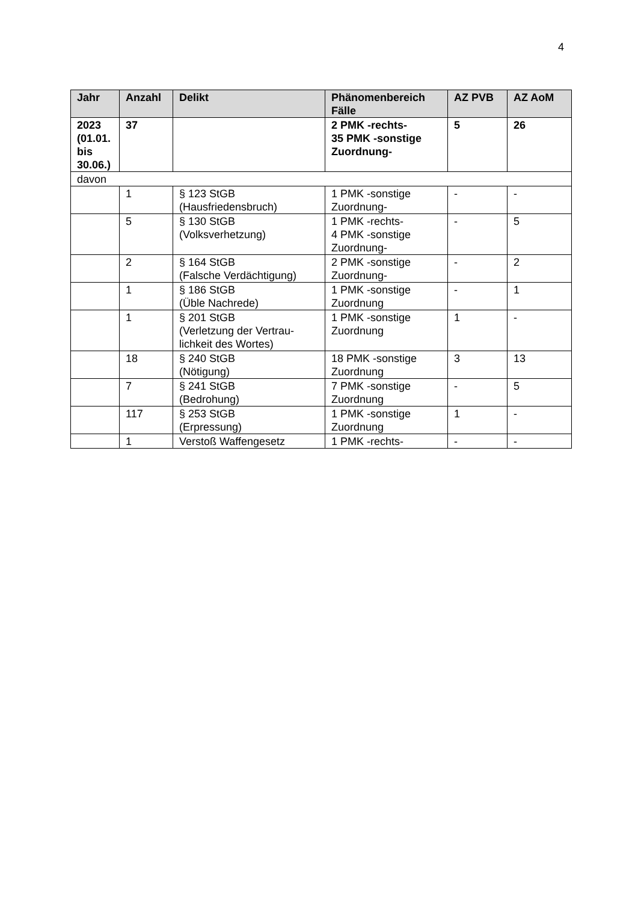4
| Jahr | Anzahl | Delikt | Phänomenbereich Fälle | AZ PVB | AZ AoM |
| --- | --- | --- | --- | --- | --- |
| 2023 (01.01. bis 30.06.) | 37 | | 2 PMK -rechts- 35 PMK -sonstige Zuordnung- | 5 | 26 |
| davon | | | | | |
| | 1 | § 123 StGB (Hausfriedensbruch) | 1 PMK -sonstige Zuordnung- | - | - |
| | 5 | § 130 StGB (Volksverhetzung) | 1 PMK -rechts- 4 PMK -sonstige Zuordnung- | - | 5 |
| | 2 | § 164 StGB (Falsche Verdächtigung) | 2 PMK -sonstige Zuordnung- | - | 2 |
| | 1 | § 186 StGB (Üble Nachrede) | 1 PMK -sonstige Zuordnung | - | 1 |
| | 1 | § 201 StGB (Verletzung der Vertrau-lichkeit des Wortes) | 1 PMK -sonstige Zuordnung | 1 | - |
| | 18 | § 240 StGB (Nötigung) | 18 PMK -sonstige Zuordnung | 3 | 13 |
| | 7 | § 241 StGB (Bedrohung) | 7 PMK -sonstige Zuordnung | - | 5 |
| | 117 | § 253 StGB (Erpressung) | 1 PMK -sonstige Zuordnung | 1 | - |
| | 1 | Verstoß Waffengesetz | 1 PMK -rechts- | - | - |